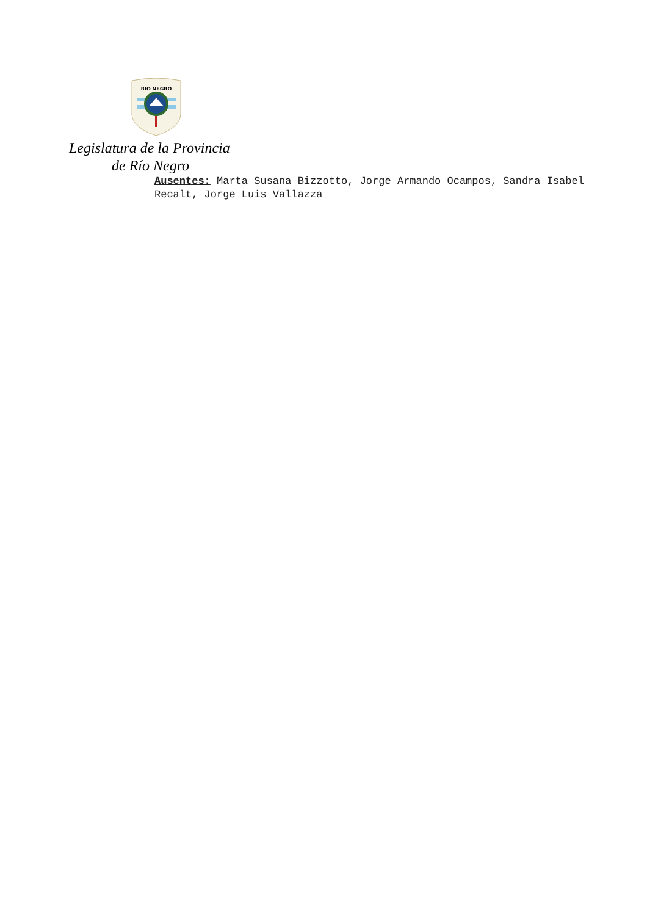RIO NEGRO
Legislatura de la Provincia
de Río Negro
Ausentes: Marta Susana Bizzotto, Jorge Armando Ocampos, Sandra Isabel Recalt, Jorge Luis Vallazza